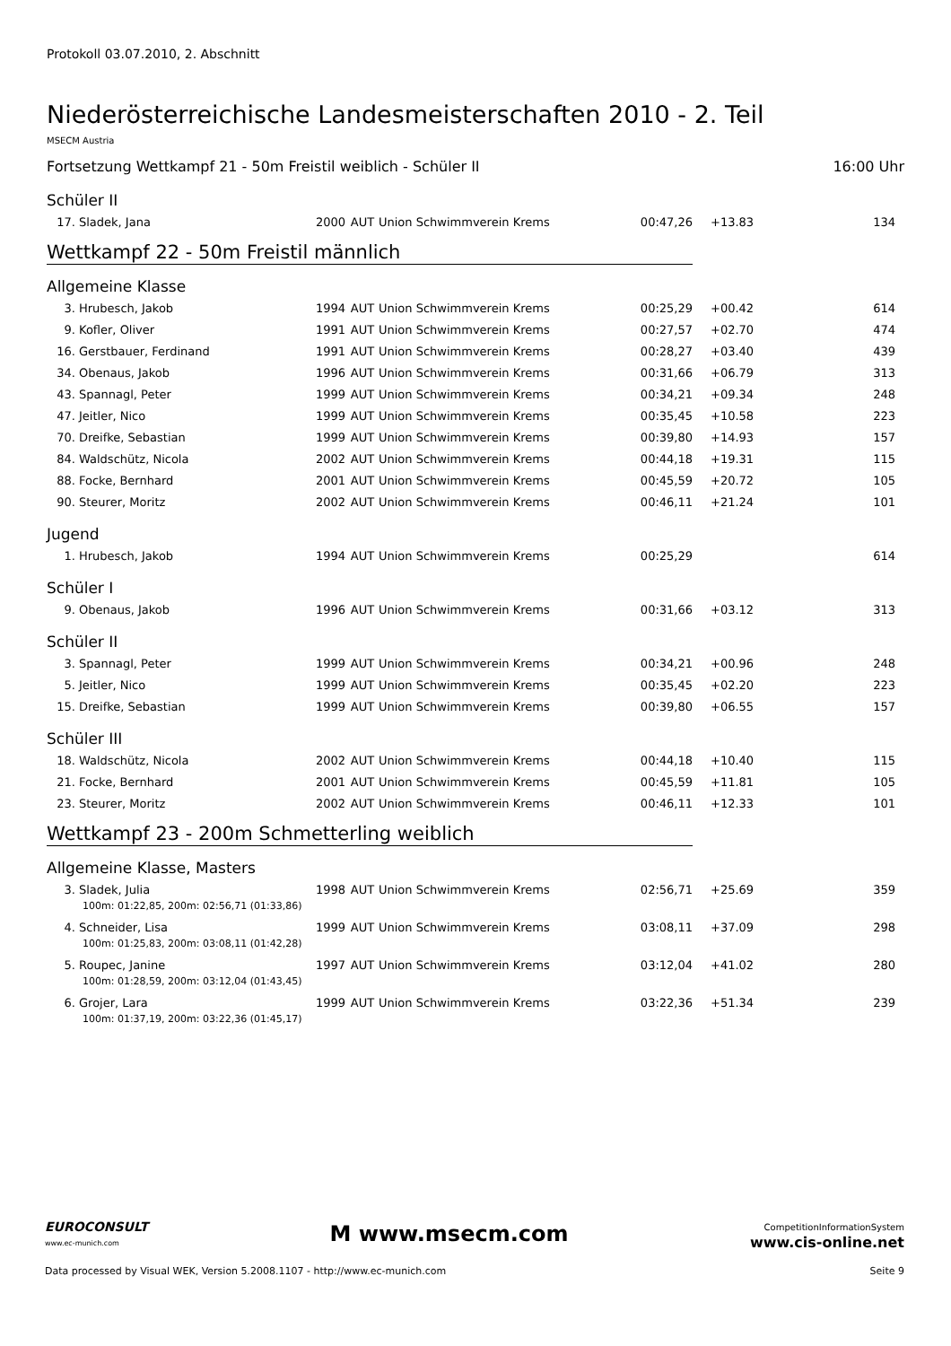Protokoll 03.07.2010, 2. Abschnitt
Niederösterreichische Landesmeisterschaften 2010 - 2. Teil
MSECM Austria
Fortsetzung Wettkampf 21 - 50m Freistil weiblich - Schüler II 16:00 Uhr
Schüler II
| 17. | Sladek, Jana | 2000 | AUT | Union Schwimmverein Krems | 00:47,26 | +13.83 | 134 |
Wettkampf 22 - 50m Freistil männlich
Allgemeine Klasse
| 3. | Hrubesch, Jakob | 1994 | AUT | Union Schwimmverein Krems | 00:25,29 | +00.42 | 614 |
| 9. | Kofler, Oliver | 1991 | AUT | Union Schwimmverein Krems | 00:27,57 | +02.70 | 474 |
| 16. | Gerstbauer, Ferdinand | 1991 | AUT | Union Schwimmverein Krems | 00:28,27 | +03.40 | 439 |
| 34. | Obenaus, Jakob | 1996 | AUT | Union Schwimmverein Krems | 00:31,66 | +06.79 | 313 |
| 43. | Spannagl, Peter | 1999 | AUT | Union Schwimmverein Krems | 00:34,21 | +09.34 | 248 |
| 47. | Jeitler, Nico | 1999 | AUT | Union Schwimmverein Krems | 00:35,45 | +10.58 | 223 |
| 70. | Dreifke, Sebastian | 1999 | AUT | Union Schwimmverein Krems | 00:39,80 | +14.93 | 157 |
| 84. | Waldschütz, Nicola | 2002 | AUT | Union Schwimmverein Krems | 00:44,18 | +19.31 | 115 |
| 88. | Focke, Bernhard | 2001 | AUT | Union Schwimmverein Krems | 00:45,59 | +20.72 | 105 |
| 90. | Steurer, Moritz | 2002 | AUT | Union Schwimmverein Krems | 00:46,11 | +21.24 | 101 |
Jugend
| 1. | Hrubesch, Jakob | 1994 | AUT | Union Schwimmverein Krems | 00:25,29 | | 614 |
Schüler I
| 9. | Obenaus, Jakob | 1996 | AUT | Union Schwimmverein Krems | 00:31,66 | +03.12 | 313 |
Schüler II
| 3. | Spannagl, Peter | 1999 | AUT | Union Schwimmverein Krems | 00:34,21 | +00.96 | 248 |
| 5. | Jeitler, Nico | 1999 | AUT | Union Schwimmverein Krems | 00:35,45 | +02.20 | 223 |
| 15. | Dreifke, Sebastian | 1999 | AUT | Union Schwimmverein Krems | 00:39,80 | +06.55 | 157 |
Schüler III
| 18. | Waldschütz, Nicola | 2002 | AUT | Union Schwimmverein Krems | 00:44,18 | +10.40 | 115 |
| 21. | Focke, Bernhard | 2001 | AUT | Union Schwimmverein Krems | 00:45,59 | +11.81 | 105 |
| 23. | Steurer, Moritz | 2002 | AUT | Union Schwimmverein Krems | 00:46,11 | +12.33 | 101 |
Wettkampf 23 - 200m Schmetterling weiblich
Allgemeine Klasse, Masters
| 3. | Sladek, Julia | 1998 | AUT | Union Schwimmverein Krems | 02:56,71 | +25.69 | 359 |
| 100m: 01:22,85, 200m: 02:56,71 (01:33,86) | | | | | | | |
| 4. | Schneider, Lisa | 1999 | AUT | Union Schwimmverein Krems | 03:08,11 | +37.09 | 298 |
| 100m: 01:25,83, 200m: 03:08,11 (01:42,28) | | | | | | | |
| 5. | Roupec, Janine | 1997 | AUT | Union Schwimmverein Krems | 03:12,04 | +41.02 | 280 |
| 100m: 01:28,59, 200m: 03:12,04 (01:43,45) | | | | | | | |
| 6. | Grojer, Lara | 1999 | AUT | Union Schwimmverein Krems | 03:22,36 | +51.34 | 239 |
| 100m: 01:37,19, 200m: 03:22,36 (01:45,17) | | | | | | | |
EUROCONSULT
www.ec-munich.com
M www.msecm.com
CompetitionInformationSystem
www.cis-online.net
Data processed by Visual WEK, Version 5.2008.1107 - http://www.ec-munich.com Seite 9